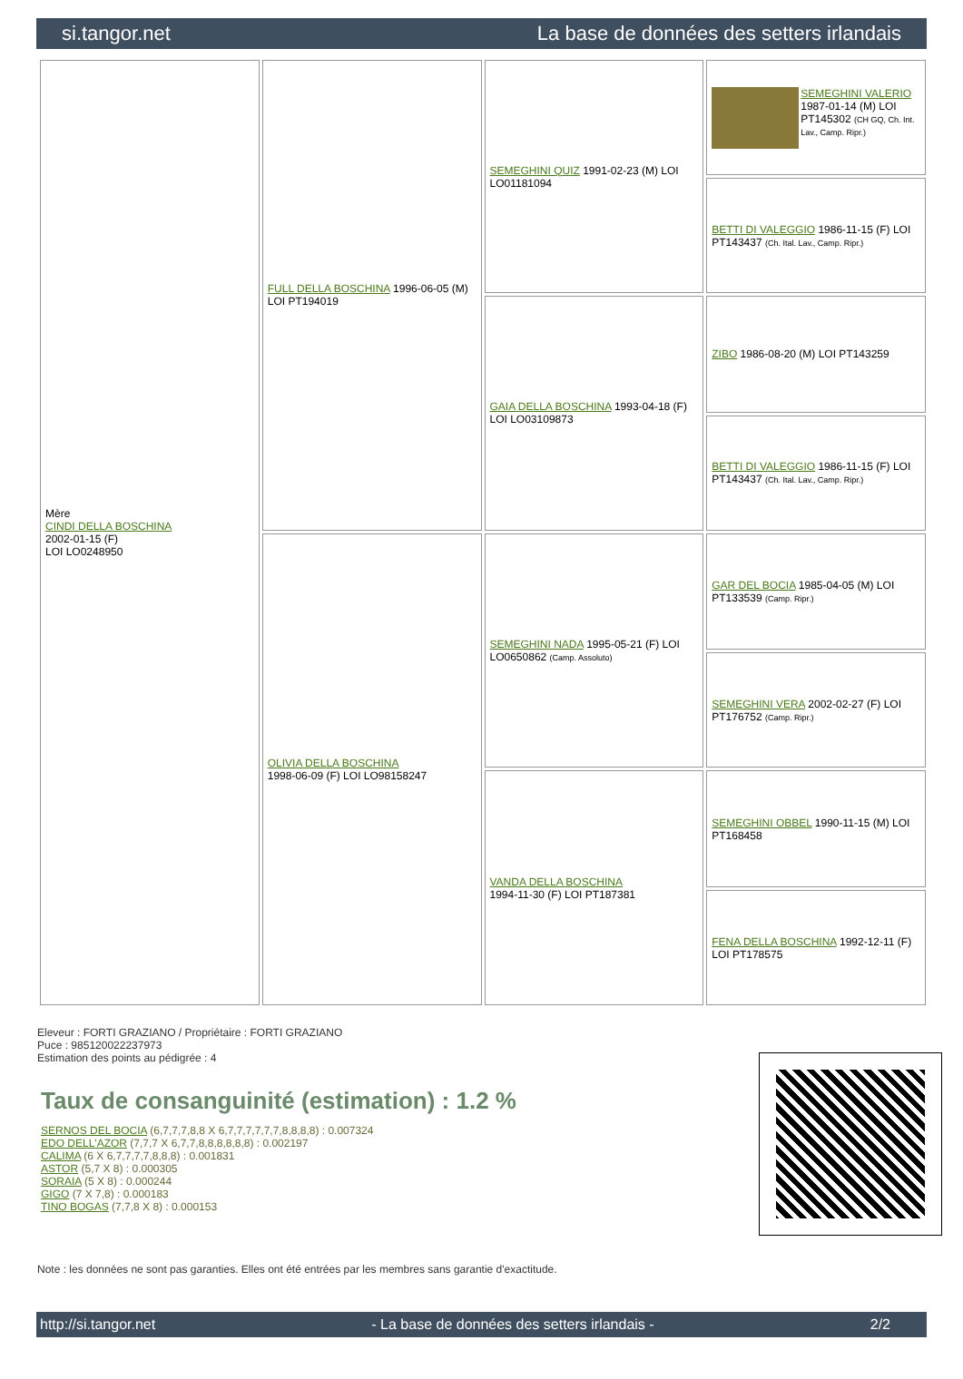si.tangor.net La base de données des setters irlandais
| Mère CINDI DELLA BOSCHINA 2002-01-15 (F) LOI LO0248950 | FULL DELLA BOSCHINA 1996-06-05 (M) LOI PT194019 | SEMEGHINI QUIZ 1991-02-23 (M) LOI LO01181094 | SEMEGHINI VALERIO 1987-01-14 (M) LOI PT145302 (CH GQ, Ch. Int. Lav., Camp. Ripr.) |
| | | | BETTI DI VALEGGIO 1986-11-15 (F) LOI PT143437 (Ch. Ital. Lav., Camp. Ripr.) |
| | | GAIA DELLA BOSCHINA 1993-04-18 (F) LOI LO03109873 | ZIBO 1986-08-20 (M) LOI PT143259 |
| | | | BETTI DI VALEGGIO 1986-11-15 (F) LOI PT143437 (Ch. Ital. Lav., Camp. Ripr.) |
| | OLIVIA DELLA BOSCHINA 1998-06-09 (F) LOI LO98158247 | SEMEGHINI NADA 1995-05-21 (F) LOI LO0650862 (Camp. Assoluto) | GAR DEL BOCIA 1985-04-05 (M) LOI PT133539 (Camp. Ripr.) |
| | | | SEMEGHINI VERA 2002-02-27 (F) LOI PT176752 (Camp. Ripr.) |
| | | VANDA DELLA BOSCHINA 1994-11-30 (F) LOI PT187381 | SEMEGHINI OBBEL 1990-11-15 (M) LOI PT168458 |
| | | | FENA DELLA BOSCHINA 1992-12-11 (F) LOI PT178575 |
Eleveur : FORTI GRAZIANO / Propriétaire : FORTI GRAZIANO
Puce : 985120022237973
Estimation des points au pédigrée : 4
Taux de consanguinité (estimation) : 1.2 %
SERNOS DEL BOCIA (6,7,7,7,8,8 X 6,7,7,7,7,7,7,8,8,8,8) : 0.007324
EDO DELL'AZOR (7,7,7 X 6,7,7,8,8,8,8,8,8) : 0.002197
CALIMA (6 X 6,7,7,7,7,8,8,8) : 0.001831
ASTOR (5,7 X 8) : 0.000305
SORAIA (5 X 8) : 0.000244
GIGO (7 X 7,8) : 0.000183
TINO BOGAS (7,7,8 X 8) : 0.000153
Note : les données ne sont pas garanties. Elles ont été entrées par les membres sans garantie d'exactitude.
http://si.tangor.net - La base de données des setters irlandais - 2/2